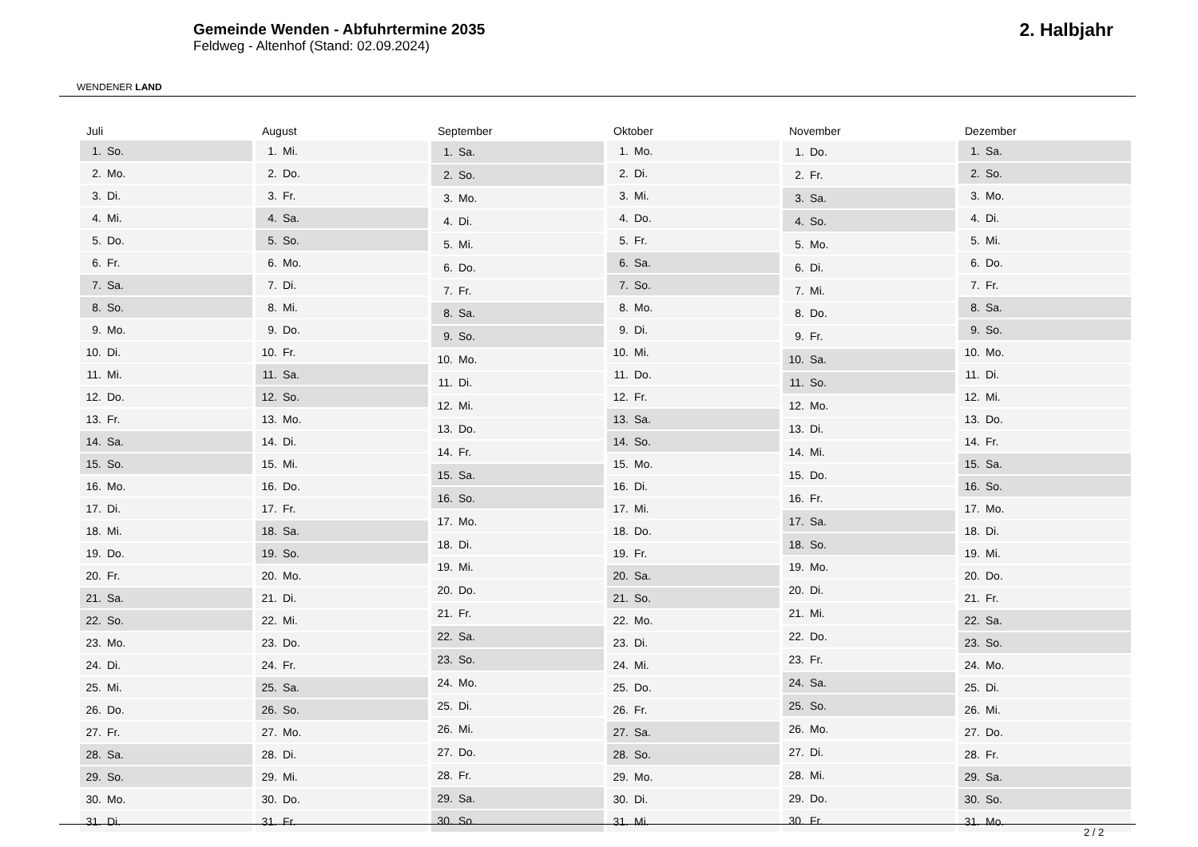WENDENER LAND
Gemeinde Wenden - Abfuhrtermine 2035
Feldweg - Altenhof (Stand: 02.09.2024)
2. Halbjahr
| Juli | |
| --- | --- |
| 1. | So. |
| 2. | Mo. |
| 3. | Di. |
| 4. | Mi. |
| 5. | Do. |
| 6. | Fr. |
| 7. | Sa. |
| 8. | So. |
| 9. | Mo. |
| 10. | Di. |
| 11. | Mi. |
| 12. | Do. |
| 13. | Fr. |
| 14. | Sa. |
| 15. | So. |
| 16. | Mo. |
| 17. | Di. |
| 18. | Mi. |
| 19. | Do. |
| 20. | Fr. |
| 21. | Sa. |
| 22. | So. |
| 23. | Mo. |
| 24. | Di. |
| 25. | Mi. |
| 26. | Do. |
| 27. | Fr. |
| 28. | Sa. |
| 29. | So. |
| 30. | Mo. |
| 31. | Di. |
| August | |
| --- | --- |
| 1. | Mi. |
| 2. | Do. |
| 3. | Fr. |
| 4. | Sa. |
| 5. | So. |
| 6. | Mo. |
| 7. | Di. |
| 8. | Mi. |
| 9. | Do. |
| 10. | Fr. |
| 11. | Sa. |
| 12. | So. |
| 13. | Mo. |
| 14. | Di. |
| 15. | Mi. |
| 16. | Do. |
| 17. | Fr. |
| 18. | Sa. |
| 19. | So. |
| 20. | Mo. |
| 21. | Di. |
| 22. | Mi. |
| 23. | Do. |
| 24. | Fr. |
| 25. | Sa. |
| 26. | So. |
| 27. | Mo. |
| 28. | Di. |
| 29. | Mi. |
| 30. | Do. |
| 31. | Fr. |
| September | |
| --- | --- |
| 1. | Sa. |
| 2. | So. |
| 3. | Mo. |
| 4. | Di. |
| 5. | Mi. |
| 6. | Do. |
| 7. | Fr. |
| 8. | Sa. |
| 9. | So. |
| 10. | Mo. |
| 11. | Di. |
| 12. | Mi. |
| 13. | Do. |
| 14. | Fr. |
| 15. | Sa. |
| 16. | So. |
| 17. | Mo. |
| 18. | Di. |
| 19. | Mi. |
| 20. | Do. |
| 21. | Fr. |
| 22. | Sa. |
| 23. | So. |
| 24. | Mo. |
| 25. | Di. |
| 26. | Mi. |
| 27. | Do. |
| 28. | Fr. |
| 29. | Sa. |
| 30. | So. |
| Oktober | |
| --- | --- |
| 1. | Mo. |
| 2. | Di. |
| 3. | Mi. |
| 4. | Do. |
| 5. | Fr. |
| 6. | Sa. |
| 7. | So. |
| 8. | Mo. |
| 9. | Di. |
| 10. | Mi. |
| 11. | Do. |
| 12. | Fr. |
| 13. | Sa. |
| 14. | So. |
| 15. | Mo. |
| 16. | Di. |
| 17. | Mi. |
| 18. | Do. |
| 19. | Fr. |
| 20. | Sa. |
| 21. | So. |
| 22. | Mo. |
| 23. | Di. |
| 24. | Mi. |
| 25. | Do. |
| 26. | Fr. |
| 27. | Sa. |
| 28. | So. |
| 29. | Mo. |
| 30. | Di. |
| 31. | Mi. |
| November | |
| --- | --- |
| 1. | Do. |
| 2. | Fr. |
| 3. | Sa. |
| 4. | So. |
| 5. | Mo. |
| 6. | Di. |
| 7. | Mi. |
| 8. | Do. |
| 9. | Fr. |
| 10. | Sa. |
| 11. | So. |
| 12. | Mo. |
| 13. | Di. |
| 14. | Mi. |
| 15. | Do. |
| 16. | Fr. |
| 17. | Sa. |
| 18. | So. |
| 19. | Mo. |
| 20. | Di. |
| 21. | Mi. |
| 22. | Do. |
| 23. | Fr. |
| 24. | Sa. |
| 25. | So. |
| 26. | Mo. |
| 27. | Di. |
| 28. | Mi. |
| 29. | Do. |
| 30. | Fr. |
| Dezember | |
| --- | --- |
| 1. | Sa. |
| 2. | So. |
| 3. | Mo. |
| 4. | Di. |
| 5. | Mi. |
| 6. | Do. |
| 7. | Fr. |
| 8. | Sa. |
| 9. | So. |
| 10. | Mo. |
| 11. | Di. |
| 12. | Mi. |
| 13. | Do. |
| 14. | Fr. |
| 15. | Sa. |
| 16. | So. |
| 17. | Mo. |
| 18. | Di. |
| 19. | Mi. |
| 20. | Do. |
| 21. | Fr. |
| 22. | Sa. |
| 23. | So. |
| 24. | Mo. |
| 25. | Di. |
| 26. | Mi. |
| 27. | Do. |
| 28. | Fr. |
| 29. | Sa. |
| 30. | So. |
| 31. | Mo. |
2 / 2